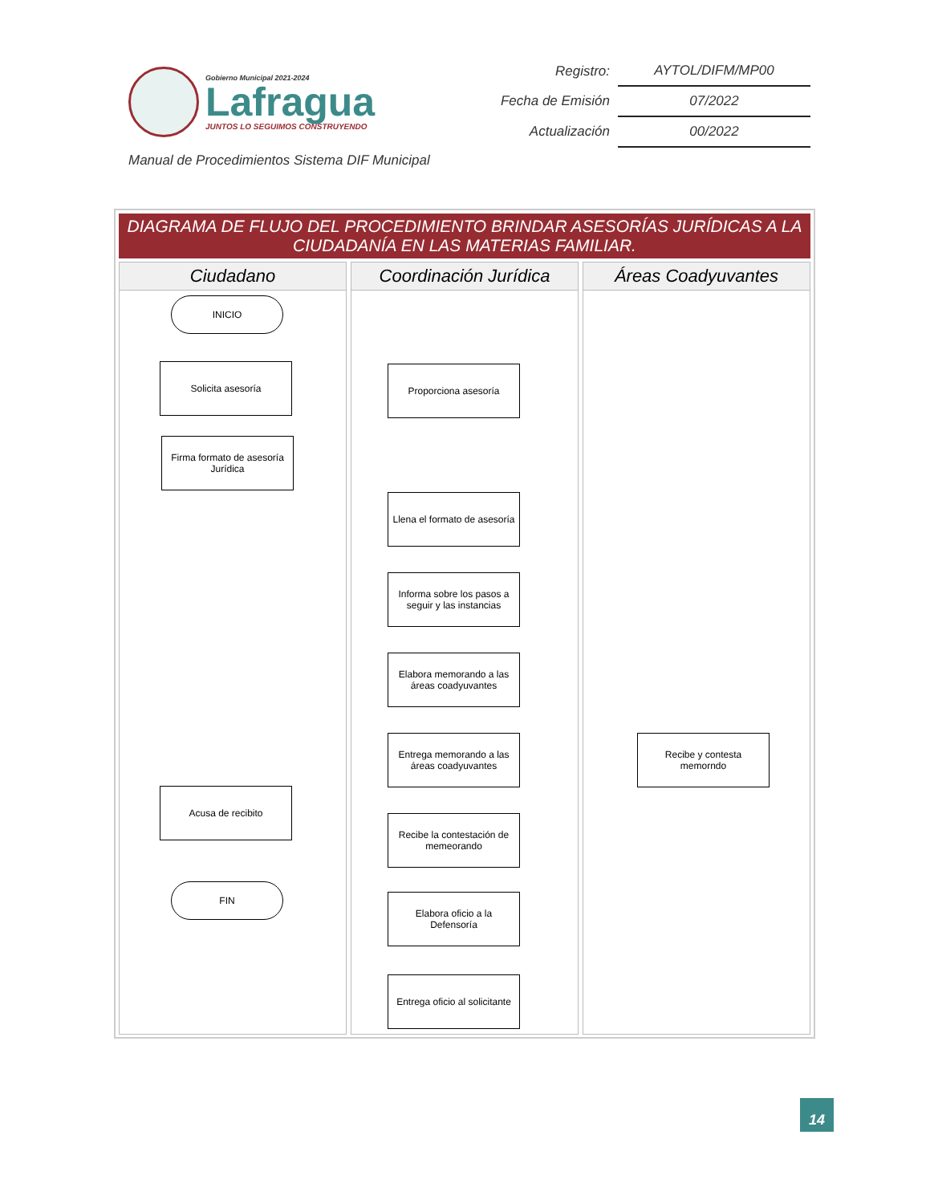Gobierno Municipal 2021-2024
Lafragua
JUNTOS LO SEGUIMOS CONSTRUYENDO
| Registro: | AYTOL/DIFM/MP00 |
| Fecha de Emisión | 07/2022 |
| Actualización | 00/2022 |
Manual de Procedimientos Sistema DIF Municipal
DIAGRAMA DE FLUJO DEL PROCEDIMIENTO BRINDAR ASESORÍAS JURÍDICAS A LA CIUDADANÍA EN LAS MATERIAS FAMILIAR.
Ciudadano
INICIO
Solicita asesoría
Firma formato de asesoría Jurídica
Acusa de recibito
FIN
Coordinación Jurídica
Proporciona asesoría
Llena el formato de asesoría
Informa sobre los pasos a seguir y las instancias
Elabora memorando a las áreas coadyuvantes
Entrega memorando a las áreas coadyuvantes
Recibe la contestación de memeorando
Elabora oficio a la Defensoría
Entrega oficio al solicitante
Áreas Coadyuvantes
Recibe y contesta memorndo
14